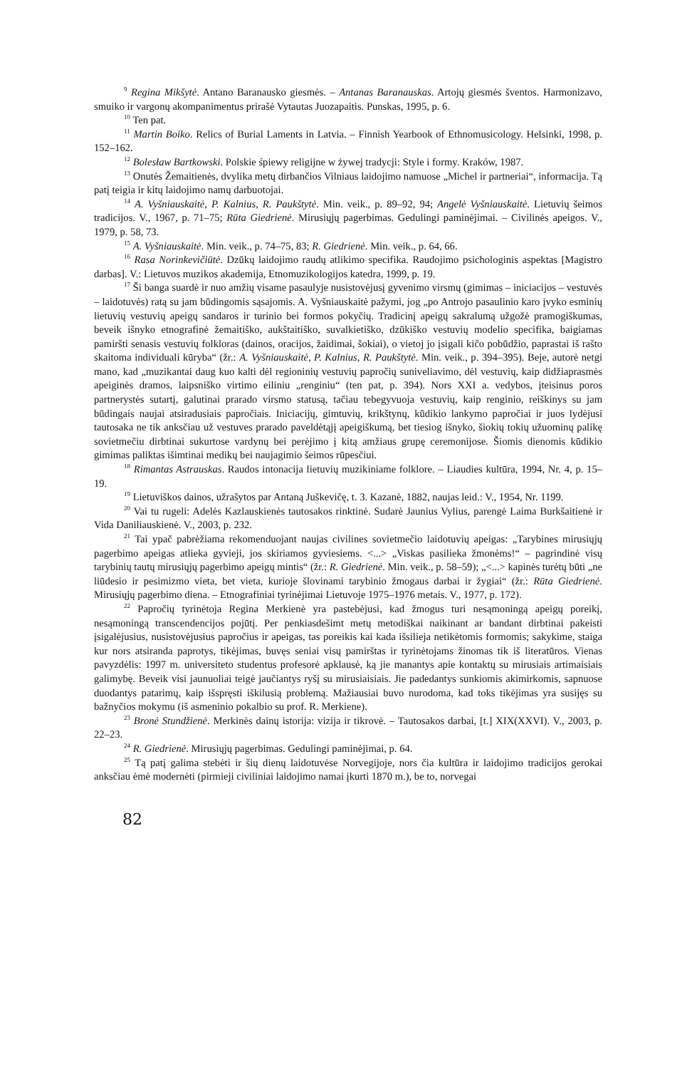<sup>9</sup> Regina Mikšytė. Antano Baranausko giesmės. – Antanas Baranauskas. Artojų giesmės šventos. Harmonizavo, smuiko ir vargonų akompanimentus prirašė Vytautas Juozapaitis. Punskas, 1995, p. 6.
<sup>10</sup> Ten pat.
<sup>11</sup> Martin Boiko. Relics of Burial Laments in Latvia. – Finnish Yearbook of Ethnomusicology. Helsinki, 1998, p. 152–162.
<sup>12</sup> Bolesław Bartkowski. Polskie śpiewy religijne w żywej tradycji: Style i formy. Kraków, 1987.
<sup>13</sup> Onutės Žemaitienės, dvylika metų dirbančios Vilniaus laidojimo namuose „Michel ir partneriai“, informacija. Tą patį teigia ir kitų laidojimo namų darbuotojai.
<sup>14</sup> A. Vyšniauskaitė, P. Kalnius, R. Paukštytė. Min. veik., p. 89–92, 94; Angelė Vyšniauskaitė. Lietuvių šeimos tradicijos. V., 1967, p. 71–75; Rūta Giedrienė. Mirusiųjų pagerbimas. Gedulingi paminėjimai. – Civilinės apeigos. V., 1979, p. 58, 73.
<sup>15</sup> A. Vyšniauskaitė. Min. veik., p. 74–75, 83; R. Giedrienė. Min. veik., p. 64, 66.
<sup>16</sup> Rasa Norinkevičiūtė. Dzūkų laidojimo raudų atlikimo specifika. Raudojimo psichologinis aspektas [Magistro darbas]. V.: Lietuvos muzikos akademija, Etnomuzikologijos katedra, 1999, p. 19.
<sup>17</sup> Ši banga suardė ir nuo amžių visame pasaulyje nusistovėjusį gyvenimo virsmų (gimimas – iniciacijos – vestuvės – laidotuvės) ratą su jam būdingomis sąsajomis. A. Vyšniauskaitė pažymi, jog „po Antrojo pasaulinio karo įvyko esminių lietuvių vestuvių apeigų sandaros ir turinio bei formos pokyčių. Tradicinį apeigų sakralumą užgožė pramogiškumas, beveik išnyko etnografinė žemaitiško, aukštaitiško, suvalkietiško, dzūkiško vestuvių modelio specifika, baigiamas pamiršti senasis vestuvių folkloras (dainos, oracijos, žaidimai, šokiai), o vietoj jo įsigali kičo pobūdžio, paprastai iš rašto skaitoma individuali kūryba“ (žr.: A. Vyšniauskaitė, P. Kalnius, R. Paukštytė. Min. veik., p. 394–395). Beje, autorė netgi mano, kad „muzikantai daug kuo kalti dėl regioninių vestuvių papročių sunivelia­vimo, dėl vestuvių, kaip didžiaprasmės apeiginės dramos, laipsniško virtimo eiliniu „renginiu“ (ten pat, p. 394). Nors XXI a. vedybos, įteisinus poros partnerystės sutartį, galutinai prarado virsmo statusą, tačiau tebegyvuoja vestuvių, kaip renginio, reiškinys su jam būdingais naujai atsiradusiais papročiais. Iniciacijų, gimtuvių, krikštynų, kūdikio lankymo papročiai ir juos lydėjusi tautosaka ne tik anksčiau už vestuves prarado paveldėtąjį apeigiškumą, bet tiesiog išnyko, šiokių tokių užuominų palikę sovietmečiu dirbtinai sukurtose vardynų bei perėjimo į kitą amžiaus grupę ceremonijose. Šiomis dienomis kūdikio gimimas paliktas išimtinai medikų bei naujagimio šeimos rūpesčiui.
<sup>18</sup> Rimantas Astrauskas. Raudos intonacija lietuvių muzikiniame folklore. – Liaudies kultūra, 1994, Nr. 4, p. 15–19.
<sup>19</sup> Lietuviškos dainos, užrašytos par Antaną Juškevičę, t. 3. Kazanė, 1882, naujas leid.: V., 1954, Nr. 1199.
<sup>20</sup> Vai tu rugeli: Adelės Kazlauskienės tautosakos rinktinė. Sudarė Jaunius Vylius, parengė Laima Burkšaitienė ir Vida Daniliauskienė. V., 2003, p. 232.
<sup>21</sup> Tai ypač pabrėžiama rekomenduojant naujas civilines sovietmečio laidotuvių apeigas: „Tarybines mirusiųjų pagerbimo apeigas atlieka gyvieji, jos skiriamos gyviesiems. <...> „Viskas pasilieka žmonėms!“ – pagrindinė visų tarybinių tautų mirusiųjų pagerbimo apeigų mintis“ (žr.: R. Giedrienė. Min. veik., p. 58–59); „<...> kapinės turėtų būti „ne liūdesio ir pesimizmo vieta, bet vieta, kurioje šlovinami tarybinio žmogaus darbai ir žygiai“ (žr.: Rūta Giedrienė. Mirusiųjų pagerbimo diena. – Etnografiniai tyrinėjimai Lietuvoje 1975–1976 metais. V., 1977, p. 172).
<sup>22</sup> Papročių tyrinėtoja Regina Merkienė yra pastebėjusi, kad žmogus turi nesąmoningą apeigų poreikį, nesąmoningą transcendencijos pojūtį. Per penkiasdešimt metų metodiškai naikinant ar bandant dirbtinai pakeisti įsigalėjusius, nusistovėjusius papročius ir apeigas, tas poreikis kai kada išsilieja netikėtomis formomis; sakykime, staiga kur nors atsiranda paprotys, tikėjimas, buvęs seniai visų pamirštas ir tyrinėtojams žinomas tik iš literatūros. Vienas pavyzdėlis: 1997 m. universiteto studentus profesorė apklausė, ką jie manantys apie kontaktų su mirusiais artimaisiais galimybę. Beveik visi jaunuoliai teigė jaučiantys ryšį su mirusiaisiais. Jie padedantys sunkiomis akimirkomis, sapnuose duodantys patarimų, kaip išspręsti iškilusią problemą. Mažiausiai buvo nurodoma, kad toks tikėjimas yra susijęs su bažnyčios mokymu (iš asmeninio pokalbio su prof. R. Merkiene).
<sup>23</sup> Bronė Stundžienė. Merkinės dainų istorija: vizija ir tikrovė. – Tautosakos darbai, [t.] XIX(XXVI). V., 2003, p. 22–23.
<sup>24</sup> R. Giedrienė. Mirusiųjų pagerbimas. Gedulingi paminėjimai, p. 64.
<sup>25</sup> Tą patį galima stebėti ir šių dienų laidotuvėse Norvegijoje, nors čia kultūra ir laidojimo tradicijos gerokai anksčiau ėmė modernėti (pirmieji civiliniai laidojimo namai įkurti 1870 m.), be to, norvegai
82